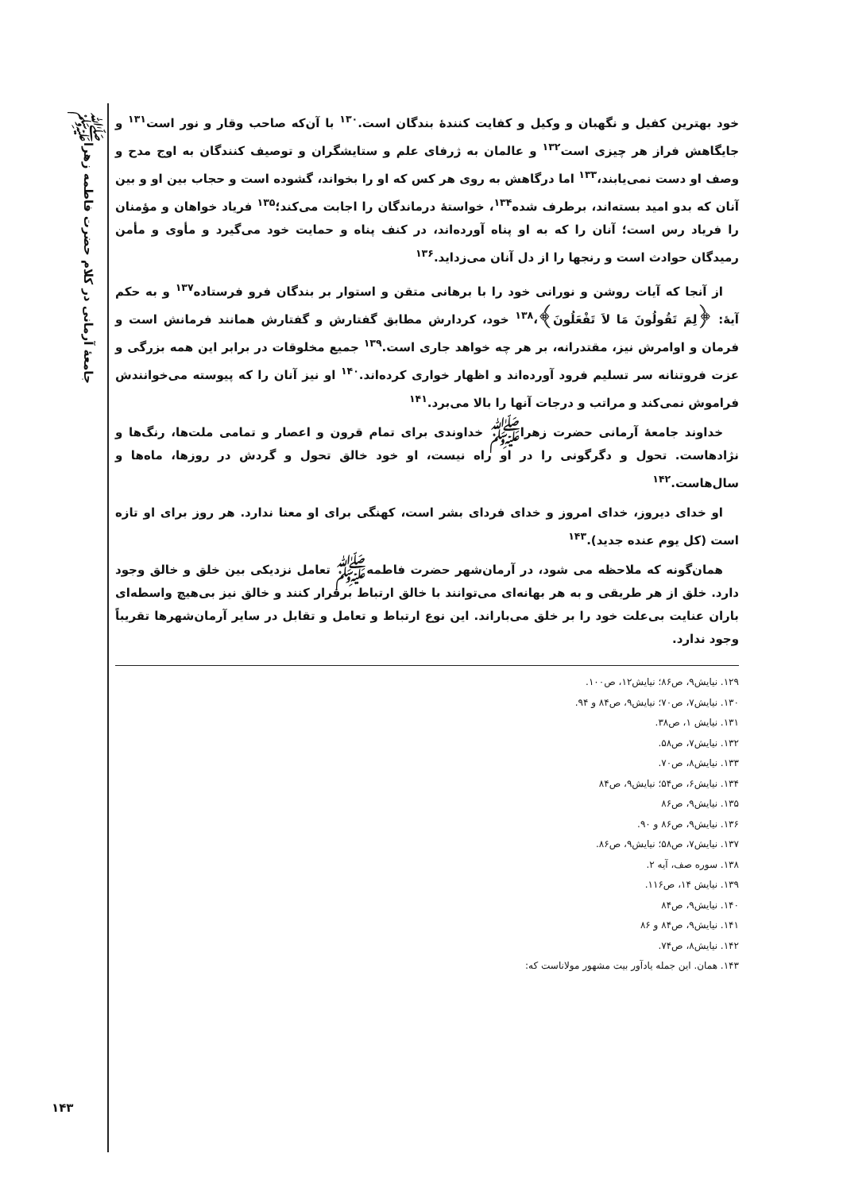جامعهٔ آرمانی در کلام حضرت فاطمه زهراﷺ
۱۴۳
خود بهترین کفیل و نگهبان و وکیل و کفایت کنندهٔ بندگان است.<sup>۱۳۰</sup> با آن‌که صاحب وقار و نور است<sup>۱۳۱</sup> و جایگاهش فراز هر چیزی است<sup>۱۳۲</sup> و عالمان به ژرفای علم و ستایشگران و توصیف کنندگان به اوج مدح و وصف او دست نمی‌یابند،<sup>۱۳۳</sup> اما درگاهش به روی هر کس که او را بخواند، گشوده است و حجاب بین او و بین آنان که بدو امید بسته‌اند، برطرف شده<sup>۱۳۴</sup>، خواستهٔ درماندگان را اجابت می‌کند؛<sup>۱۳۵</sup> فریاد خواهان و مؤمنان را فریاد رس است؛ آنان را که به او پناه آورده‌اند، در کنف پناه و حمایت خود می‌گیرد و مأوی و مأمن رمیدگان حوادث است و رنجها را از دل آنان می‌زداید.<sup>۱۳۶</sup>
از آنجا که آیات روشن و نورانی خود را با برهانی متقن و استوار بر بندگان فرو فرستاده<sup>۱۳۷</sup> و به حکم آیهٔ: ﴿لِمَ تَقُولُونَ مَا لاَ تَفْعَلُونَ﴾،<sup>۱۳۸</sup> خود، کردارش مطابق گفتارش و گفتارش همانند فرمانش است و فرمان و اوامرش نیز، مقتدرانه، بر هر چه خواهد جاری است.<sup>۱۳۹</sup> جمیع مخلوقات در برابر این همه بزرگی و عزت فروتنانه سر تسلیم فرود آورده‌اند و اظهار خواری کرده‌اند.<sup>۱۴۰</sup> او نیز آنان را که پیوسته می‌خوانندش فراموش نمی‌کند و مراتب و درجات آنها را بالا می‌برد.<sup>۱۴۱</sup>
خداوند جامعهٔ آرمانی حضرت زهراﷺ خداوندی برای تمام قرون و اعصار و تمامی ملت‌ها، رنگ‌ها و نژادهاست. تحول و دگرگونی را در او راه نیست، او خود خالق تحول و گردش در روزها، ماه‌ها و سال‌هاست.<sup>۱۴۲</sup>
او خدای دیروز، خدای امروز و خدای فردای بشر است، کهنگی برای او معنا ندارد. هر روز برای او تازه است (کل یوم عنده جدید).<sup>۱۴۳</sup>
همان‌گونه که ملاحظه می شود، در آرمان‌شهر حضرت فاطمهﷺ تعامل نزدیکی بین خلق و خالق وجود دارد. خلق از هر طریقی و به هر بهانه‌ای می‌توانند با خالق ارتباط برقرار کنند و خالق نیز بی‌هیچ واسطه‌ای باران عنایت بی‌علت خود را بر خلق می‌باراند. این نوع ارتباط و تعامل و تقابل در سایر آرمان‌شهرها تقریباً وجود ندارد.
۱۲۹. نیایش۹، ص۸۶؛ نیایش۱۲، ص۱۰۰.
۱۳۰. نیایش۷، ص۷۰؛ نیایش۹، ص۸۴ و ۹۴.
۱۳۱. نیایش ۱، ص۳۸.
۱۳۲. نیایش۷، ص۵۸.
۱۳۳. نیایش۸، ص۷۰.
۱۳۴. نیایش۶، ص۵۴؛ نیایش۹، ص۸۴
۱۳۵. نیایش۹، ص۸۶
۱۳۶. نیایش۹، ص۸۶ و ۹۰.
۱۳۷. نیایش۷، ص۵۸؛ نیایش۹، ص۸۶.
۱۳۸. سوره صف، آیه ۲.
۱۳۹. نیایش ۱۴، ص۱۱۶.
۱۴۰. نیایش۹، ص۸۴
۱۴۱. نیایش۹، ص۸۴ و ۸۶
۱۴۲. نیایش۸، ص۷۴.
۱۴۳. همان. این جمله یادآور بیت مشهور مولاناست که: